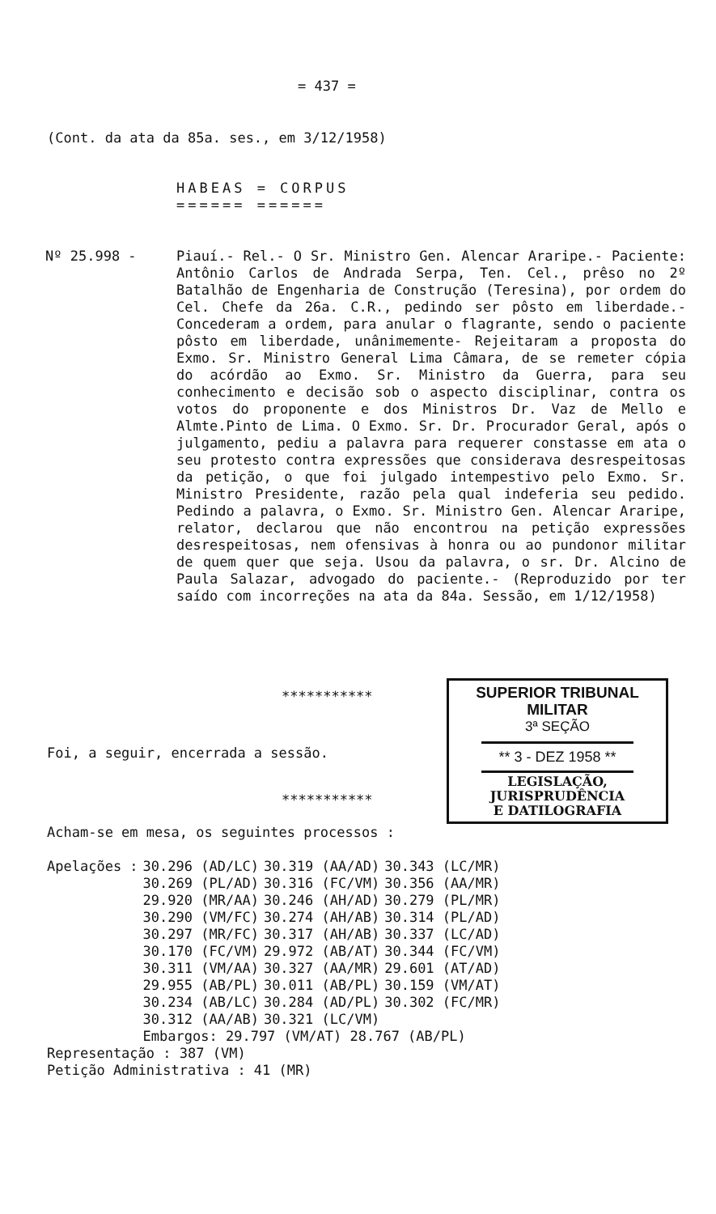= 437 =
(Cont. da ata da 85a. ses., em 3/12/1958)
HABEAS = CORPUS
====== ======
Nº 25.998 -
Piauí.- Rel.- O Sr. Ministro Gen. Alencar Araripe.- Paciente: Antônio Carlos de Andrada Serpa, Ten. Cel., prêso no 2º Batalhão de Engenharia de Construção (Teresina), por ordem do Cel. Chefe da 26a. C.R., pedindo ser pôsto em liberdade.- Concederam a ordem, para anular o flagrante, sendo o paciente pôsto em liberdade, unânimemente- Rejeitaram a proposta do Exmo. Sr. Ministro General Lima Câmara, de se remeter cópia do acórdão ao Exmo. Sr. Ministro da Guerra, para seu conhecimento e decisão sob o aspecto disciplinar, contra os votos do proponente e dos Ministros Dr. Vaz de Mello e Almte.Pinto de Lima. O Exmo. Sr. Dr. Procurador Geral, após o julgamento, pediu a palavra para requerer constasse em ata o seu protesto contra expressões que considerava desrespeitosas da petição, o que foi julgado intempestivo pelo Exmo. Sr. Ministro Presidente, razão pela qual indeferia seu pedido. Pedindo a palavra, o Exmo. Sr. Ministro Gen. Alencar Araripe, relator, declarou que não encontrou na petição expressões desrespeitosas, nem ofensivas à honra ou ao pundonor militar de quem quer que seja. Usou da palavra, o sr. Dr. Alcino de Paula Salazar, advogado do paciente.- (Reproduzido por ter saído com incorreções na ata da 84a. Sessão, em 1/12/1958)
***********
Foi, a seguir, encerrada a sessão.
SUPERIOR TRIBUNAL MILITAR
3ª SEÇÃO
** 3 - DEZ 1958 **
LEGISLAÇÃO,
JURISPRUDÊNCIA
E DATILOGRAFIA
***********
Acham-se em mesa, os seguintes processos :
| Apelações : | 30.296 (AD/LC) | 30.319 (AA/AD) | 30.343 (LC/MR) |
| | 30.269 (PL/AD) | 30.316 (FC/VM) | 30.356 (AA/MR) |
| | 29.920 (MR/AA) | 30.246 (AH/AD) | 30.279 (PL/MR) |
| | 30.290 (VM/FC) | 30.274 (AH/AB) | 30.314 (PL/AD) |
| | 30.297 (MR/FC) | 30.317 (AH/AB) | 30.337 (LC/AD) |
| | 30.170 (FC/VM) | 29.972 (AB/AT) | 30.344 (FC/VM) |
| | 30.311 (VM/AA) | 30.327 (AA/MR) | 29.601 (AT/AD) |
| | 29.955 (AB/PL) | 30.011 (AB/PL) | 30.159 (VM/AT) |
| | 30.234 (AB/LC) | 30.284 (AD/PL) | 30.302 (FC/MR) |
| | 30.312 (AA/AB) | 30.321 (LC/VM) | |
| | Embargos: 29.797 (VM/AT) 28.767 (AB/PL) | | |
Representação : 387 (VM)
Petição Administrativa : 41 (MR)